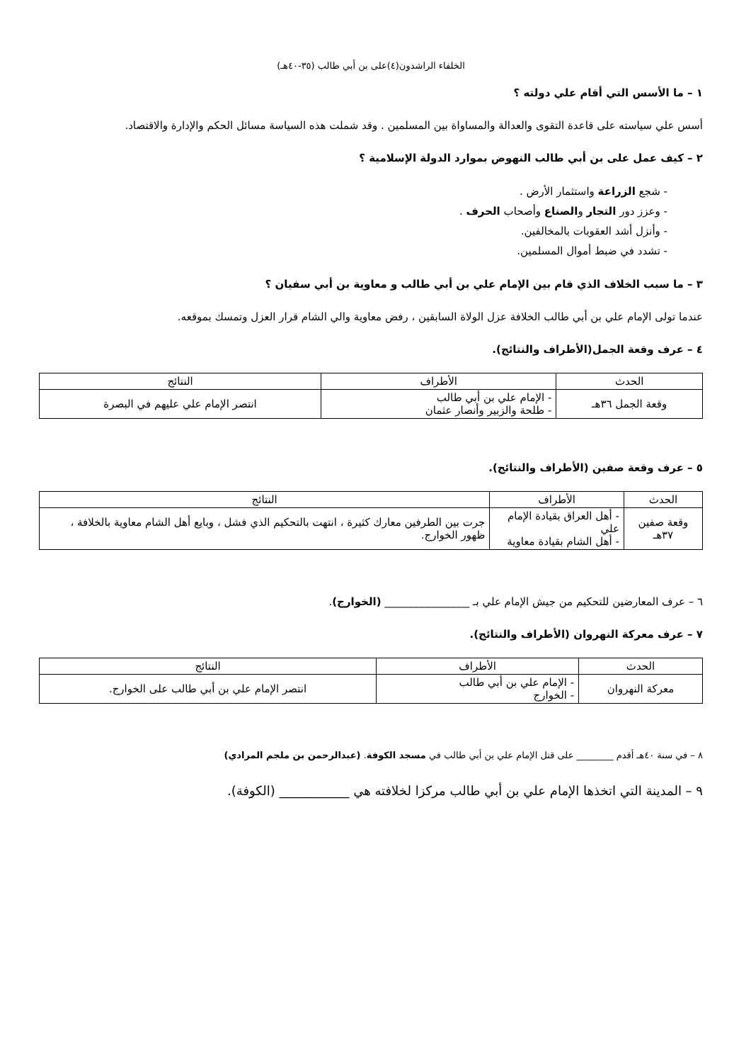الخلفاء الراشدون(٤)على بن أبي طالب (٣٥-٤٠هـ)
١ – ما الأسس التي أقام علي دولته ؟
أسس علي سياسته على قاعدة التقوى والعدالة والمساواة بين المسلمين . وقد شملت هذه السياسة مسائل الحكم والإدارة والاقتصاد.
٢ – كيف عمل على بن أبي طالب النهوض بموارد الدولة الإسلامية ؟
- شجع الزراعة واستثمار الأرض .
- وعزز دور التجار والصناع وأصحاب الحرف .
- وأنزل أشد العقوبات بالمخالفين.
- تشدد في ضبط أموال المسلمين.
٣ – ما سبب الخلاف الذي قام بين الإمام علي بن أبي طالب و معاوية بن أبي سفيان ؟
عندما تولى الإمام علي بن أبي طالب الخلافة عزل الولاة السابقين ، رفض معاوية والي الشام قرار العزل وتمسك بموقعه.
٤ – عرف وقعة الجمل(الأطراف والنتائج).
| الحدث | الأطراف | النتائج |
| --- | --- | --- |
| وقعة الجمل ٣٦هـ | - الإمام علي بن أبي طالب - طلحة والزبير وأنصار عثمان | انتصر الإمام علي عليهم في البصرة |
٥ – عرف وقعة صفين (الأطراف والنتائج).
| الحدث | الأطراف | النتائج |
| --- | --- | --- |
| وقعة صفين ٣٧هـ | - أهل العراق بقيادة الإمام علي - أهل الشام بقيادة معاوية | جرت بين الطرفين معارك كثيرة ، انتهت بالتحكيم الذي فشل ، وبايع أهل الشام معاوية بالخلافة ، ظهور الخوارج. |
٦ – عرف المعارضين للتحكيم من جيش الإمام علي بـ ________________ (الخوارج).
٧ – عرف معركة النهروان (الأطراف والنتائج).
| الحدث | الأطراف | النتائج |
| --- | --- | --- |
| معركة النهروان | - الإمام علي بن أبي طالب - الخوارج | انتصر الإمام علي بن أبي طالب على الخوارج. |
٨ – في سنة ٤٠هـ أقدم ________ على قتل الإمام علي بن أبي طالب في مسجد الكوفة. (عبدالرحمن بن ملجم المرادي)
٩ – المدينة التي اتخذها الإمام علي بن أبي طالب مركزا لخلافته هي ___________ (الكوفة).